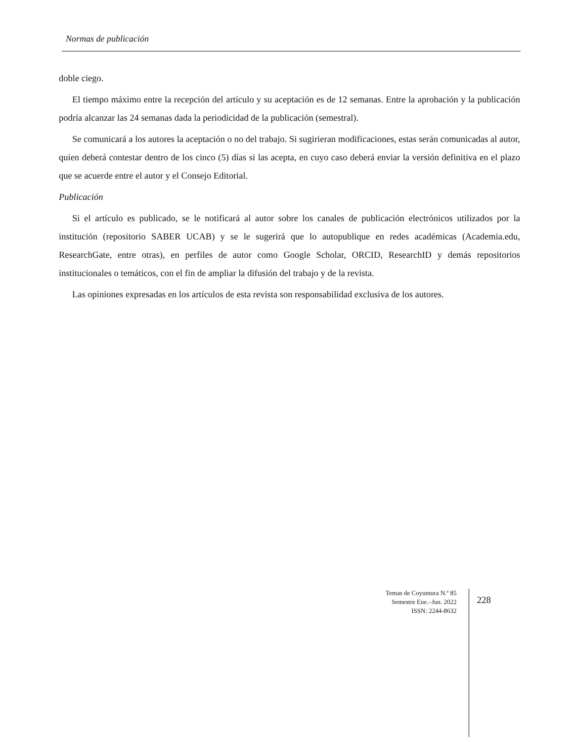Normas de publicación
doble ciego.
El tiempo máximo entre la recepción del artículo y su aceptación es de 12 semanas. Entre la aprobación y la publicación podría alcanzar las 24 semanas dada la periodicidad de la publicación (semestral).
Se comunicará a los autores la aceptación o no del trabajo. Si sugirieran modificaciones, estas serán comunicadas al autor, quien deberá contestar dentro de los cinco (5) días si las acepta, en cuyo caso deberá enviar la versión definitiva en el plazo que se acuerde entre el autor y el Consejo Editorial.
Publicación
Si el artículo es publicado, se le notificará al autor sobre los canales de publicación electrónicos utilizados por la institución (repositorio SABER UCAB) y se le sugerirá que lo autopublique en redes académicas (Academia.edu, ResearchGate, entre otras), en perfiles de autor como Google Scholar, ORCID, ResearchID y demás repositorios institucionales o temáticos, con el fin de ampliar la difusión del trabajo y de la revista.
Las opiniones expresadas en los artículos de esta revista son responsabilidad exclusiva de los autores.
Temas de Coyuntura N.º 85
Semestre Ene.–Jun. 2022
ISSN: 2244-8632
228